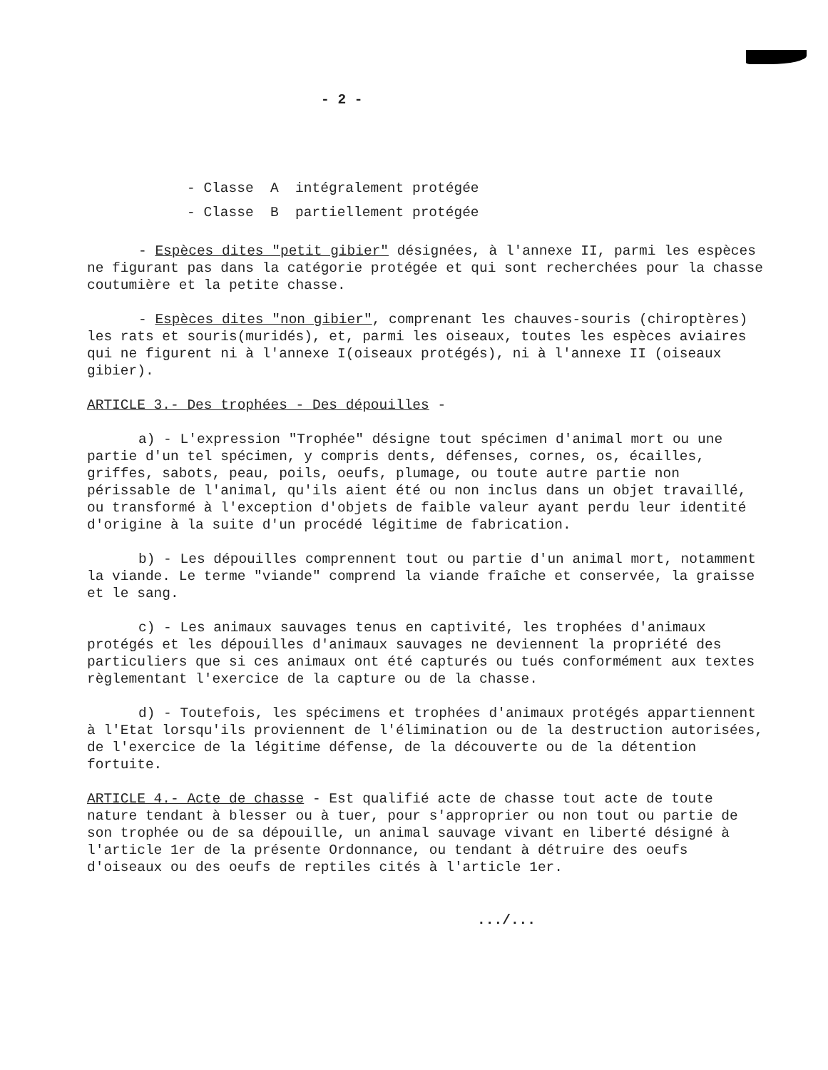- 2 -
- Classe A intégralement protégée
- Classe B partiellement protégée
- Espèces dites "petit gibier" désignées, à l'annexe II, parmi les espèces ne figurant pas dans la catégorie protégée et qui sont recherchées pour la chasse coutumière et la petite chasse.
- Espèces dites "non gibier", comprenant les chauves-souris (chiroptères) les rats et souris(muridés), et, parmi les oiseaux, toutes les espèces aviaires qui ne figurent ni à l'annexe I(oiseaux protégés), ni à l'annexe II (oiseaux gibier).
ARTICLE 3.- Des trophées - Des dépouilles -
a) - L'expression "Trophée" désigne tout spécimen d'animal mort ou une partie d'un tel spécimen, y compris dents, défenses, cornes, os, écailles, griffes, sabots, peau, poils, oeufs, plumage, ou toute autre partie non périssable de l'animal, qu'ils aient été ou non inclus dans un objet travaillé, ou transformé à l'exception d'objets de faible valeur ayant perdu leur identité d'origine à la suite d'un procédé légitime de fabrication.
b) - Les dépouilles comprennent tout ou partie d'un animal mort, notamment la viande. Le terme "viande" comprend la viande fraîche et conservée, la graisse et le sang.
c) - Les animaux sauvages tenus en captivité, les trophées d'animaux protégés et les dépouilles d'animaux sauvages ne deviennent la propriété des particuliers que si ces animaux ont été capturés ou tués conformément aux textes règlementant l'exercice de la capture ou de la chasse.
d) - Toutefois, les spécimens et trophées d'animaux protégés appartiennent à l'Etat lorsqu'ils proviennent de l'élimination ou de la destruction autorisées, de l'exercice de la légitime défense, de la découverte ou de la détention fortuite.
ARTICLE 4.- Acte de chasse - Est qualifié acte de chasse tout acte de toute nature tendant à blesser ou à tuer, pour s'approprier ou non tout ou partie de son trophée ou de sa dépouille, un animal sauvage vivant en liberté désigné à l'article 1er de la présente Ordonnance, ou tendant à détruire des oeufs d'oiseaux ou des oeufs de reptiles cités à l'article 1er.
.../...